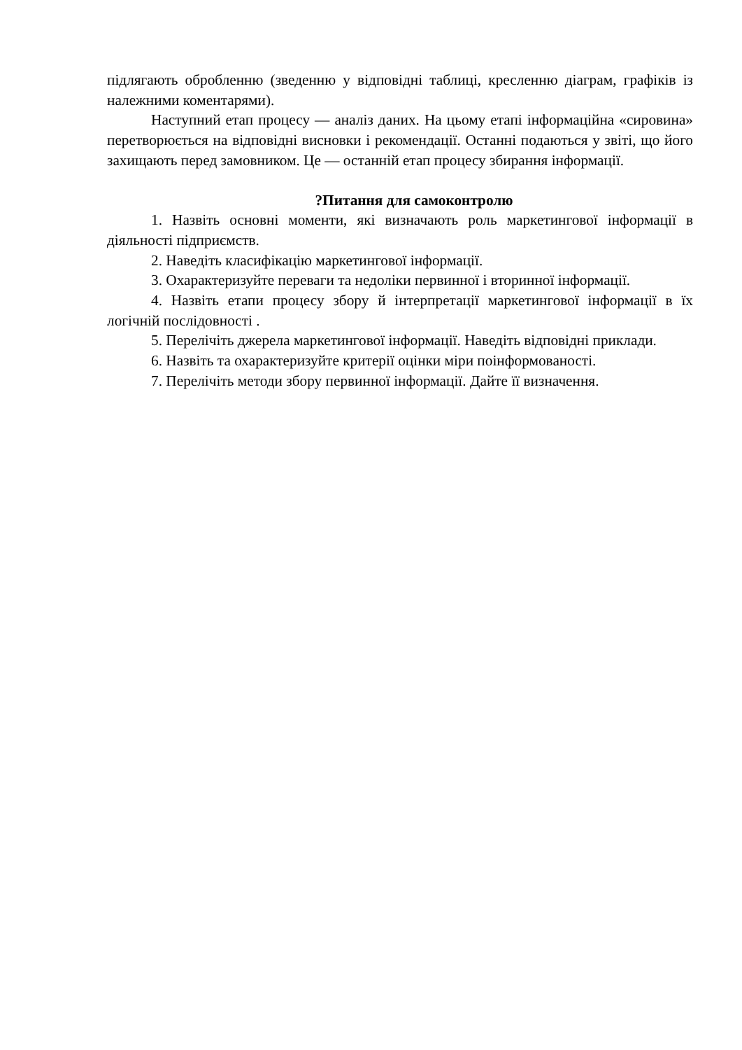підлягають обробленню (зведенню у відповідні таблиці, кресленню діаграм, графіків із належними коментарями).
Наступний етап процесу — аналіз даних. На цьому етапі інформаційна «сировина» перетворюється на відповідні висновки і рекомендації. Останні подаються у звіті, що його захищають перед замовником. Це — останній етап процесу збирання інформації.
?Питання для самоконтролю
1. Назвіть основні моменти, які визначають роль маркетингової інформації в діяльності підприємств.
2. Наведіть класифікацію маркетингової інформації.
3. Охарактеризуйте переваги та недоліки первинної і вторинної інформації.
4. Назвіть етапи процесу збору й інтерпретації маркетингової інформації в їх логічній послідовності .
5. Перелічіть джерела маркетингової інформації. Наведіть відповідні приклади.
6. Назвіть та охарактеризуйте критерії оцінки міри поінформованості.
7. Перелічіть методи збору первинної інформації. Дайте її визначення.